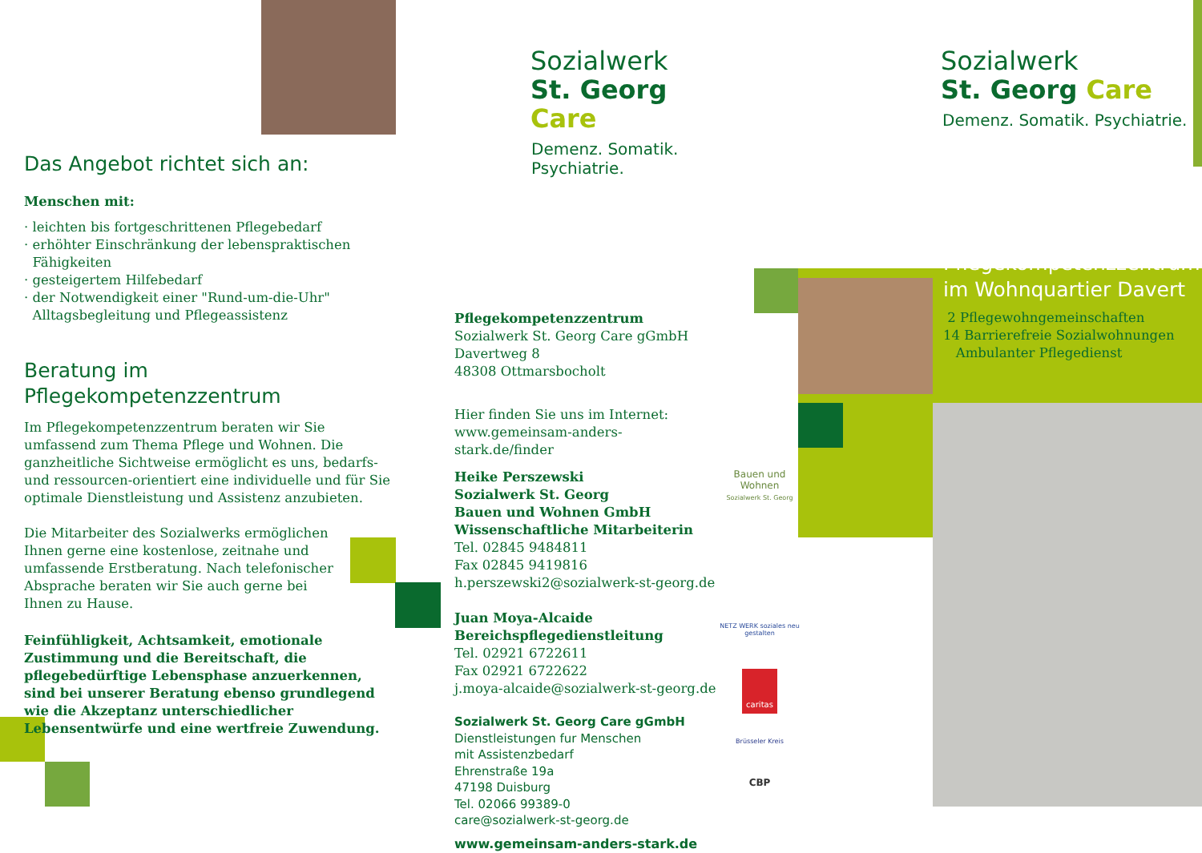Das Angebot richtet sich an:
Menschen mit:
· leichten bis fortgeschrittenen Pflegebedarf
· erhöhter Einschränkung der lebenspraktischen
Fähigkeiten
· gesteigertem Hilfebedarf
· der Notwendigkeit einer "Rund-um-die-Uhr"
Alltagsbegleitung und Pflegeassistenz
Beratung im
Pflegekompetenzzentrum
Im Pflegekompetenzzentrum beraten wir Sie umfassend zum Thema Pflege und Wohnen. Die ganzheitliche Sichtweise ermöglicht es uns, bedarfs- und ressourcen-orientiert eine individuelle und für Sie optimale Dienstleistung und Assistenz anzubieten.
Die Mitarbeiter des Sozialwerks ermöglichen Ihnen gerne eine kostenlose, zeitnahe und umfassende Erstberatung. Nach telefonischer Absprache beraten wir Sie auch gerne bei Ihnen zu Hause.
Feinfühligkeit, Achtsamkeit, emotionale Zustimmung und die Bereitschaft, die pflegebedürftige Lebensphase anzuerkennen, sind bei unserer Beratung ebenso grundlegend wie die Akzeptanz unterschiedlicher Lebensentwürfe und eine wertfreie Zuwendung.
Sozialwerk
St. Georg Care
Demenz. Somatik. Psychiatrie.
Pflegekompetenzzentrum
Sozialwerk St. Georg Care gGmbH
Davertweg 8
48308 Ottmarsbocholt
Hier finden Sie uns im Internet:
www.gemeinsam-anders-stark.de/finder
Heike Perszewski
Sozialwerk St. Georg
Bauen und Wohnen GmbH
Wissenschaftliche Mitarbeiterin
Tel. 02845 9484811
Fax 02845 9419816
h.perszewski2@sozialwerk-st-georg.de
Juan Moya-Alcaide
Bereichspflegedienstleitung
Tel. 02921 6722611
Fax 02921 6722622
j.moya-alcaide@sozialwerk-st-georg.de
Sozialwerk St. Georg Care gGmbH
Dienstleistungen fur Menschen
mit Assistenzbedarf
Ehrenstraße 19a
47198 Duisburg
Tel. 02066 99389-0
care@sozialwerk-st-georg.de
www.gemeinsam-anders-stark.de
Bauen und Wohnen
Sozialwerk St. Georg
NETZ WERK soziales neu gestalten
caritas
Brüsseler Kreis
CBP
Sozialwerk
St. Georg Care
Demenz. Somatik. Psychiatrie.
Pflegekompetenzzentrum
im Wohnquartier Davert
2 Pflegewohngemeinschaften
14 Barrierefreie Sozialwohnungen
Ambulanter Pflegedienst